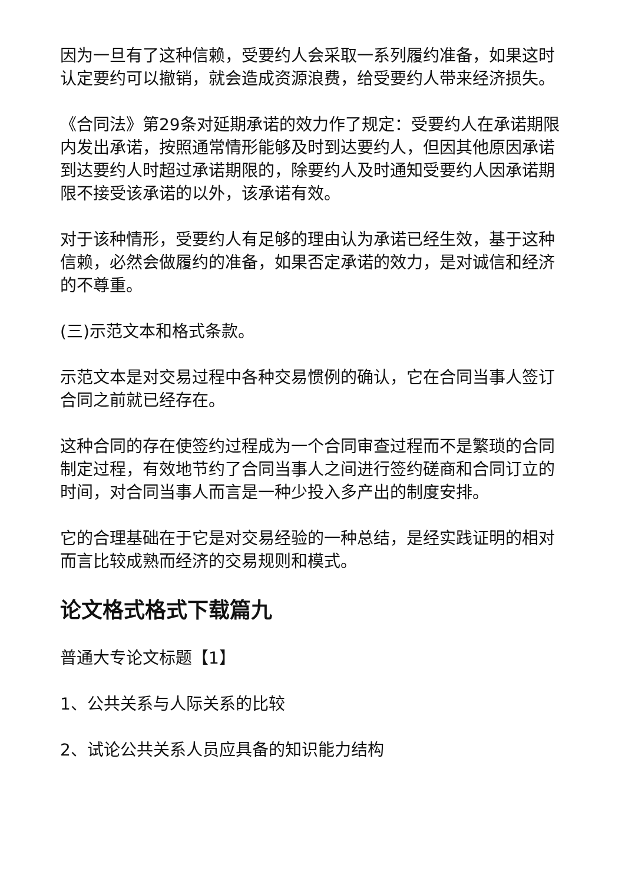因为一旦有了这种信赖，受要约人会采取一系列履约准备，如果这时认定要约可以撤销，就会造成资源浪费，给受要约人带来经济损失。
《合同法》第29条对延期承诺的效力作了规定：受要约人在承诺期限内发出承诺，按照通常情形能够及时到达要约人，但因其他原因承诺到达要约人时超过承诺期限的，除要约人及时通知受要约人因承诺期限不接受该承诺的以外，该承诺有效。
对于该种情形，受要约人有足够的理由认为承诺已经生效，基于这种信赖，必然会做履约的准备，如果否定承诺的效力，是对诚信和经济的不尊重。
(三)示范文本和格式条款。
示范文本是对交易过程中各种交易惯例的确认，它在合同当事人签订合同之前就已经存在。
这种合同的存在使签约过程成为一个合同审查过程而不是繁琐的合同制定过程，有效地节约了合同当事人之间进行签约磋商和合同订立的时间，对合同当事人而言是一种少投入多产出的制度安排。
它的合理基础在于它是对交易经验的一种总结，是经实践证明的相对而言比较成熟而经济的交易规则和模式。
论文格式格式下载篇九
普通大专论文标题【1】
1、公共关系与人际关系的比较
2、试论公共关系人员应具备的知识能力结构